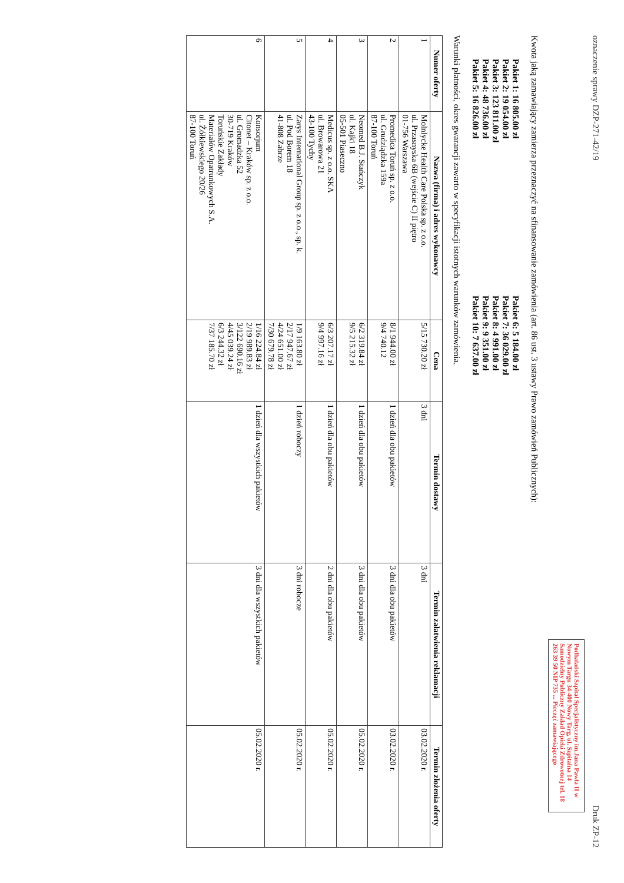oznaczenie sprawy DZP-271-42/19 Druk ZP-12
Podhalański Szpital Specjalistyczny im.Jana Pawła II w Nowym Targu 34-400 Nowy Targ, ul. Szpitalna 14 Samodzielny Publiczny Zakład Opieki Zdrowotnej tel. 18 263 39 50 NIP 735 ... Pieczęć zamawiającego
Kwota jaką zamawiający zamierza przeznaczyć na sfinansowanie zamówienia (art. 86 ust. 3 ustawy Prawo zamówień Publicznych):
Pakiet 1: 16 805.00 zł
Pakiet 2: 19 054.00 zł
Pakiet 3: 123 811.00 zł
Pakiet 4: 48 736.00 zł
Pakiet 5: 16 826.00 zł
Pakiet 6: 5 184.00 zł
Pakiet 7: 36 029.00 zł
Pakiet 8: 4 991.00 zł
Pakiet 9: 9 351.00 zł
Pakiet 10: 7 637.00 zł
Warunki płatności, okres gwarancji zawarto w specyfikacji istotnych warunków zamówienia.
| Numer oferty | Nazwa (firma) i adres wykonawcy | Cena | Termin dostawy | Termin załatwienia reklamacji | Termin złożenia oferty |
| --- | --- | --- | --- | --- | --- |
| 1 | Molnlycke Health Care Polska sp. z o.o. ul. Przasnyska 6B (wejście C) II piętro 01-756 Warszawa | 5/15 730.20 zł | 3 dni | 3 dni | 03.02.2020 r. |
| 2 | Promedica Toruń sp. z o.o. ul. Grudziądzka 159a 87-100 Toruń | 8/1 944.00 zł 9/4 740.12 | 1 dzień dla obu pakietów | 3 dni dla obu pakietów | 03.02.2020 r. |
| 3 | Neomed B.J. Stańczyk ul. Kajki 18 05-501 Piaseczno | 6/2 319.84 zł 9/5 215.32 zł | 1 dzień dla obu pakietów | 3 dni dla obu pakietów | 05.02.2020 r. |
| 4 | Medicus sp. z o.o. SKA ul. Browarowa 21 43-100 Tychy | 6/3 207.17 zł 9/4 997.16 zł | 1 dzień dla obu pakietów | 2 dni dla obu pakietów | 05.02.2020 r. |
| 5 | Zarys International Group sp. z o.o., sp. k. ul. Pod Borem 18 41-808 Zabrze | 1/9 163.80 zł 2/17 947.67 zł 4/24 651.00 zł 7/30 679.78 zł | 1 dzień roboczy | 3 dni robocze | 05.02.2020 r. |
| 6 | Konsorjum Citonet – Kraków sp. z o.o. ul. Gromadzka 52 30-719 Kraków Toruńskie Zakłady Materiałów Opatrunkowych S.A. ul. Żółkiewskiego 20/26 87-100 Toruń | 1/16 224.84 zł 2/19 989.83 zł 3/122 690.16 zł 4/45 039.24 zł 6/3 244.32 zł 7/37 185.70 zł | 1 dzień dla wszystkich pakietów | 3 dni dla wszystkich pakietów | 05.02.2020 r. |